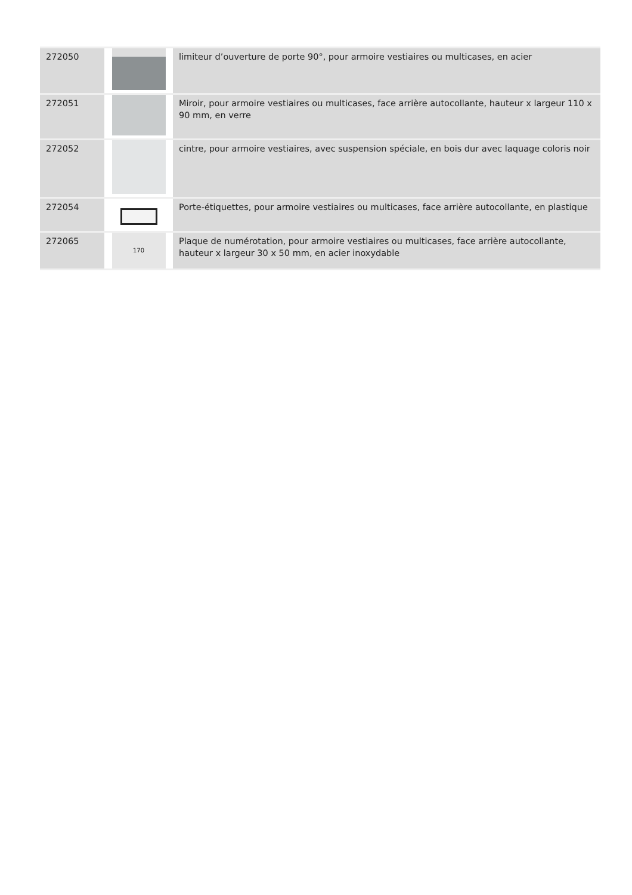| 272050 | | limiteur d’ouverture de porte 90°, pour armoire vestiaires ou multicases, en acier |
| 272051 | | Miroir, pour armoire vestiaires ou multicases, face arrière autocollante, hauteur x largeur 110 x 90 mm, en verre |
| 272052 | | cintre, pour armoire vestiaires, avec suspension spéciale, en bois dur avec laquage coloris noir |
| 272054 | | Porte-étiquettes, pour armoire vestiaires ou multicases, face arrière autocollante, en plastique |
| 272065 | 170 | Plaque de numérotation, pour armoire vestiaires ou multicases, face arrière autocollante, hauteur x largeur 30 x 50 mm, en acier inoxydable |